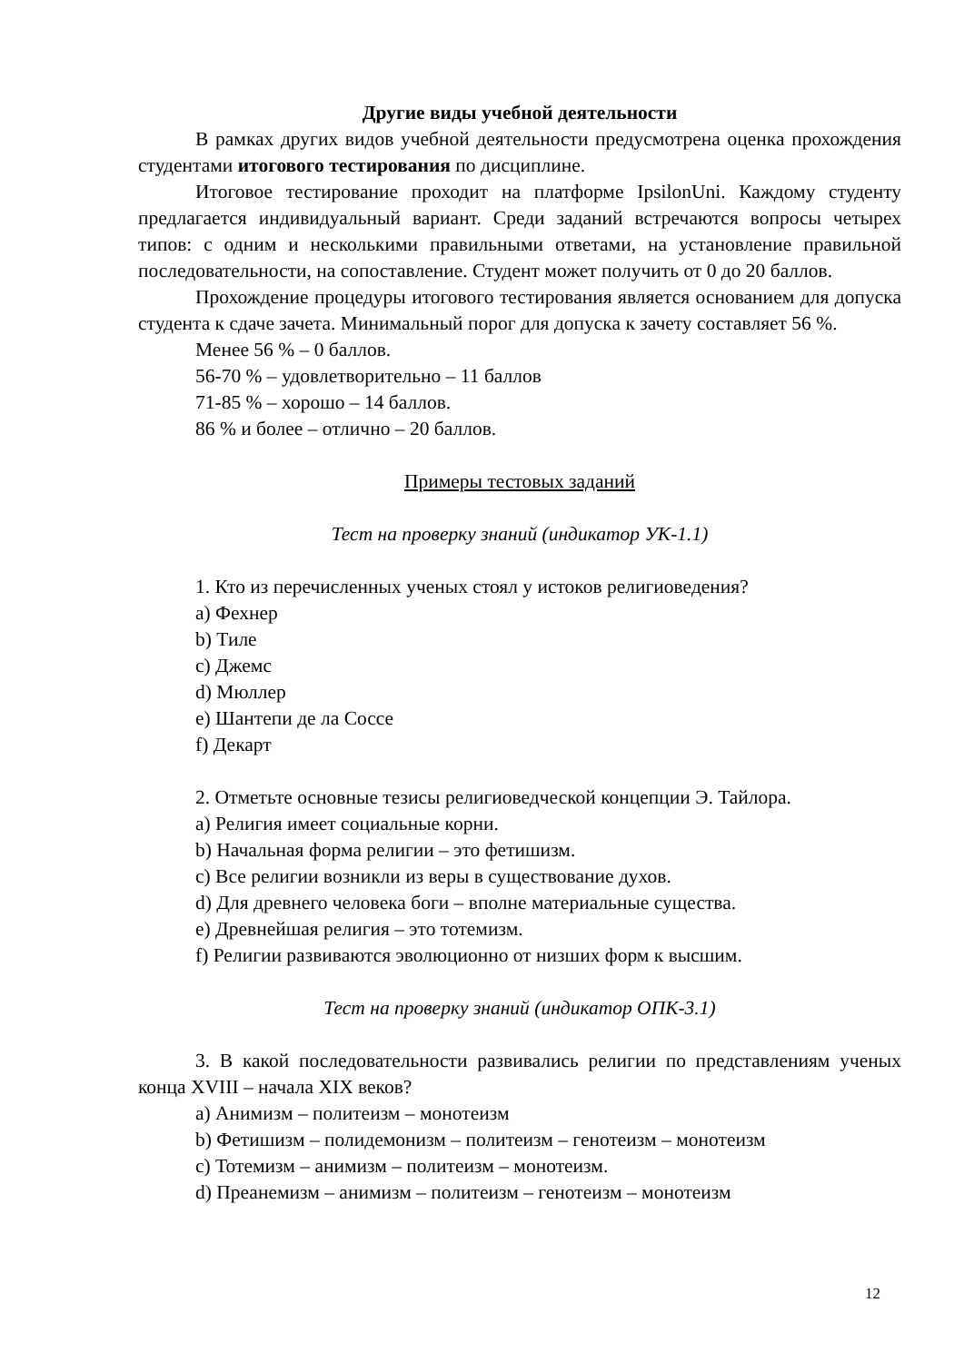Другие виды учебной деятельности
В рамках других видов учебной деятельности предусмотрена оценка прохождения студентами итогового тестирования по дисциплине.
Итоговое тестирование проходит на платформе IpsilonUni. Каждому студенту предлагается индивидуальный вариант. Среди заданий встречаются вопросы четырех типов: с одним и несколькими правильными ответами, на установление правильной последовательности, на сопоставление. Студент может получить от 0 до 20 баллов.
Прохождение процедуры итогового тестирования является основанием для допуска студента к сдаче зачета. Минимальный порог для допуска к зачету составляет 56 %.
Менее 56 % – 0 баллов.
56-70 % – удовлетворительно – 11 баллов
71-85 % – хорошо – 14 баллов.
86 % и более – отлично – 20 баллов.
Примеры тестовых заданий
Тест на проверку знаний (индикатор УК-1.1)
1. Кто из перечисленных ученых стоял у истоков религиоведения?
a) Фехнер
b) Тиле
c) Джемс
d) Мюллер
e) Шантепи де ла Соссе
f) Декарт
2. Отметьте основные тезисы религиоведческой концепции Э. Тайлора.
a) Религия имеет социальные корни.
b) Начальная форма религии – это фетишизм.
c) Все религии возникли из веры в существование духов.
d) Для древнего человека боги – вполне материальные существа.
e) Древнейшая религия – это тотемизм.
f) Религии развиваются эволюционно от низших форм к высшим.
Тест на проверку знаний (индикатор ОПК-3.1)
3. В какой последовательности развивались религии по представлениям ученых конца XVIII – начала XIX веков?
a) Анимизм – политеизм – монотеизм
b) Фетишизм – полидемонизм – политеизм – генотеизм – монотеизм
c) Тотемизм – анимизм – политеизм – монотеизм.
d) Преанемизм – анимизм – политеизм – генотеизм – монотеизм
12